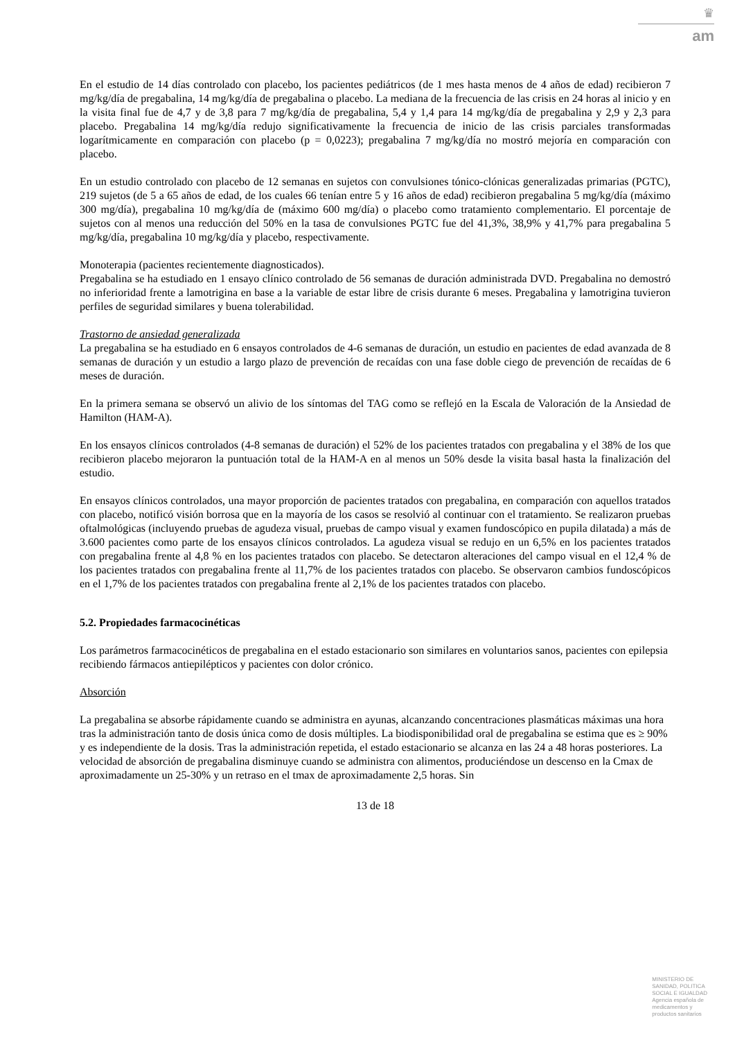♛
am
En el estudio de 14 días controlado con placebo, los pacientes pediátricos (de 1 mes hasta menos de 4 años de edad) recibieron 7 mg/kg/día de pregabalina, 14 mg/kg/día de pregabalina o placebo. La mediana de la frecuencia de las crisis en 24 horas al inicio y en la visita final fue de 4,7 y de 3,8 para 7 mg/kg/día de pregabalina, 5,4 y 1,4 para 14 mg/kg/día de pregabalina y 2,9 y 2,3 para placebo. Pregabalina 14 mg/kg/día redujo significativamente la frecuencia de inicio de las crisis parciales transformadas logarítmicamente en comparación con placebo (p = 0,0223); pregabalina 7 mg/kg/día no mostró mejoría en comparación con placebo.
En un estudio controlado con placebo de 12 semanas en sujetos con convulsiones tónico-clónicas generalizadas primarias (PGTC), 219 sujetos (de 5 a 65 años de edad, de los cuales 66 tenían entre 5 y 16 años de edad) recibieron pregabalina 5 mg/kg/día (máximo 300 mg/día), pregabalina 10 mg/kg/día de (máximo 600 mg/día) o placebo como tratamiento complementario. El porcentaje de sujetos con al menos una reducción del 50% en la tasa de convulsiones PGTC fue del 41,3%, 38,9% y 41,7% para pregabalina 5 mg/kg/día, pregabalina 10 mg/kg/día y placebo, respectivamente.
Monoterapia (pacientes recientemente diagnosticados).
Pregabalina se ha estudiado en 1 ensayo clínico controlado de 56 semanas de duración administrada DVD. Pregabalina no demostró no inferioridad frente a lamotrigina en base a la variable de estar libre de crisis durante 6 meses. Pregabalina y lamotrigina tuvieron perfiles de seguridad similares y buena tolerabilidad.
Trastorno de ansiedad generalizada
La pregabalina se ha estudiado en 6 ensayos controlados de 4-6 semanas de duración, un estudio en pacientes de edad avanzada de 8 semanas de duración y un estudio a largo plazo de prevención de recaídas con una fase doble ciego de prevención de recaídas de 6 meses de duración.
En la primera semana se observó un alivio de los síntomas del TAG como se reflejó en la Escala de Valoración de la Ansiedad de Hamilton (HAM-A).
En los ensayos clínicos controlados (4-8 semanas de duración) el 52% de los pacientes tratados con pregabalina y el 38% de los que recibieron placebo mejoraron la puntuación total de la HAM-A en al menos un 50% desde la visita basal hasta la finalización del estudio.
En ensayos clínicos controlados, una mayor proporción de pacientes tratados con pregabalina, en comparación con aquellos tratados con placebo, notificó visión borrosa que en la mayoría de los casos se resolvió al continuar con el tratamiento. Se realizaron pruebas oftalmológicas (incluyendo pruebas de agudeza visual, pruebas de campo visual y examen fundoscópico en pupila dilatada) a más de 3.600 pacientes como parte de los ensayos clínicos controlados. La agudeza visual se redujo en un 6,5% en los pacientes tratados con pregabalina frente al 4,8 % en los pacientes tratados con placebo. Se detectaron alteraciones del campo visual en el 12,4 % de los pacientes tratados con pregabalina frente al 11,7% de los pacientes tratados con placebo. Se observaron cambios fundoscópicos en el 1,7% de los pacientes tratados con pregabalina frente al 2,1% de los pacientes tratados con placebo.
5.2. Propiedades farmacocinéticas
Los parámetros farmacocinéticos de pregabalina en el estado estacionario son similares en voluntarios sanos, pacientes con epilepsia recibiendo fármacos antiepilépticos y pacientes con dolor crónico.
Absorción
La pregabalina se absorbe rápidamente cuando se administra en ayunas, alcanzando concentraciones plasmáticas máximas una hora tras la administración tanto de dosis única como de dosis múltiples. La biodisponibilidad oral de pregabalina se estima que es ≥ 90% y es independiente de la dosis. Tras la administración repetida, el estado estacionario se alcanza en las 24 a 48 horas posteriores. La velocidad de absorción de pregabalina disminuye cuando se administra con alimentos, produciéndose un descenso en la Cmax de aproximadamente un 25-30% y un retraso en el tmax de aproximadamente 2,5 horas. Sin
13 de 18
MINISTERIO DE
SANIDAD, POLITICA
SOCIAL E IGUALDAD
Agencia española de
medicamentos y
productos sanitarios